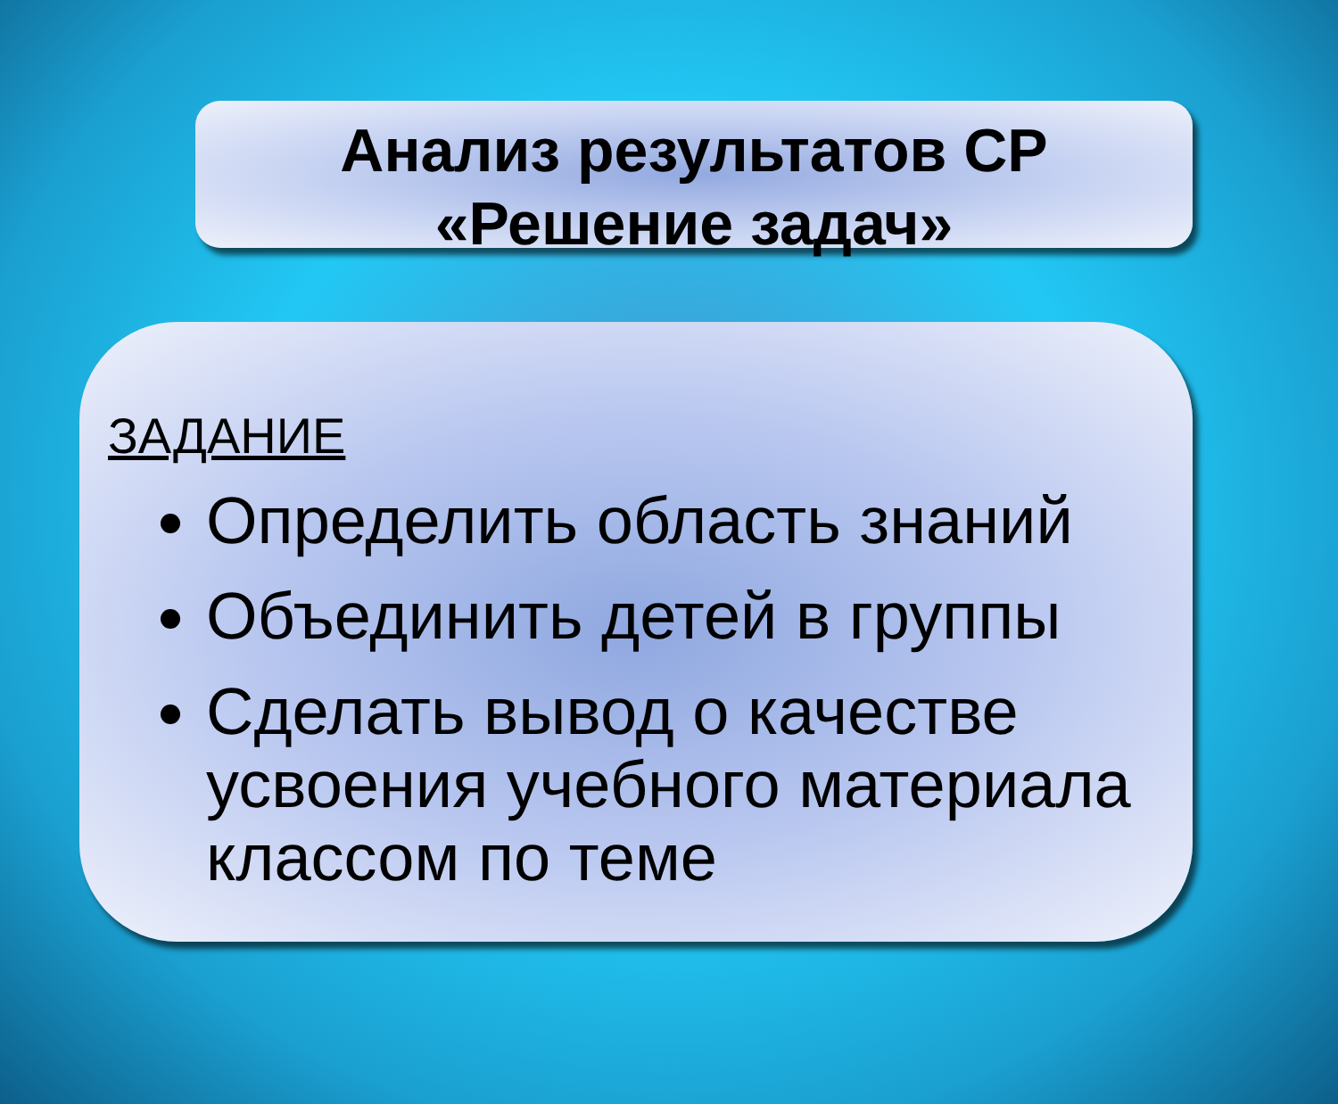Анализ результатов СР
«Решение задач»
ЗАДАНИЕ
Определить область знаний
Объединить детей в группы
Сделать вывод о качестве усвоения учебного материала классом по теме